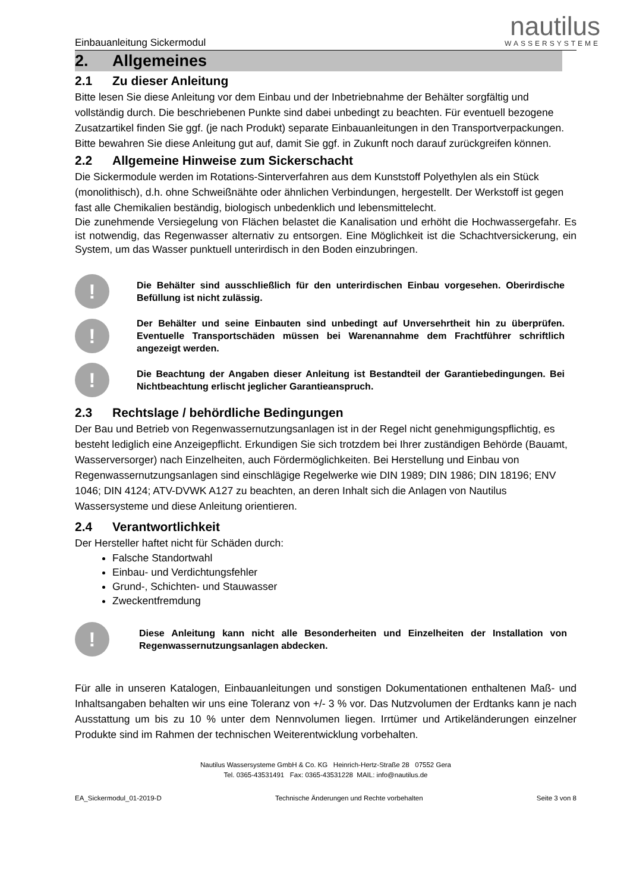Einbauanleitung Sickermodul
nautilus
WASSERSYSTEME
2. Allgemeines
2.1 Zu dieser Anleitung
Bitte lesen Sie diese Anleitung vor dem Einbau und der Inbetriebnahme der Behälter sorgfältig und vollständig durch. Die beschriebenen Punkte sind dabei unbedingt zu beachten. Für eventuell bezogene Zusatzartikel finden Sie ggf. (je nach Produkt) separate Einbauanleitungen in den Transportverpackungen.
Bitte bewahren Sie diese Anleitung gut auf, damit Sie ggf. in Zukunft noch darauf zurückgreifen können.
2.2 Allgemeine Hinweise zum Sickerschacht
Die Sickermodule werden im Rotations-Sinterverfahren aus dem Kunststoff Polyethylen als ein Stück (monolithisch), d.h. ohne Schweißnähte oder ähnlichen Verbindungen, hergestellt. Der Werkstoff ist gegen fast alle Chemikalien beständig, biologisch unbedenklich und lebensmittelecht.
Die zunehmende Versiegelung von Flächen belastet die Kanalisation und erhöht die Hochwassergefahr. Es ist notwendig, das Regenwasser alternativ zu entsorgen. Eine Möglichkeit ist die Schachtversickerung, ein System, um das Wasser punktuell unterirdisch in den Boden einzubringen.
!
Die Behälter sind ausschließlich für den unterirdischen Einbau vorgesehen. Oberirdische Befüllung ist nicht zulässig.
!
Der Behälter und seine Einbauten sind unbedingt auf Unversehrtheit hin zu überprüfen. Eventuelle Transportschäden müssen bei Warenannahme dem Frachtführer schriftlich angezeigt werden.
!
Die Beachtung der Angaben dieser Anleitung ist Bestandteil der Garantiebedingungen. Bei Nichtbeachtung erlischt jeglicher Garantieanspruch.
2.3 Rechtslage / behördliche Bedingungen
Der Bau und Betrieb von Regenwassernutzungsanlagen ist in der Regel nicht genehmigungspflichtig, es besteht lediglich eine Anzeigepflicht. Erkundigen Sie sich trotzdem bei Ihrer zuständigen Behörde (Bauamt, Wasserversorger) nach Einzelheiten, auch Fördermöglichkeiten. Bei Herstellung und Einbau von Regenwassernutzungsanlagen sind einschlägige Regelwerke wie DIN 1989; DIN 1986; DIN 18196; ENV 1046; DIN 4124; ATV-DVWK A127 zu beachten, an deren Inhalt sich die Anlagen von Nautilus Wassersysteme und diese Anleitung orientieren.
2.4 Verantwortlichkeit
Der Hersteller haftet nicht für Schäden durch:
Falsche Standortwahl
Einbau- und Verdichtungsfehler
Grund-, Schichten- und Stauwasser
Zweckentfremdung
!
Diese Anleitung kann nicht alle Besonderheiten und Einzelheiten der Installation von Regenwassernutzungsanlagen abdecken.
Für alle in unseren Katalogen, Einbauanleitungen und sonstigen Dokumentationen enthaltenen Maß- und Inhaltsangaben behalten wir uns eine Toleranz von +/- 3 % vor. Das Nutzvolumen der Erdtanks kann je nach Ausstattung um bis zu 10 % unter dem Nennvolumen liegen. Irrtümer und Artikeländerungen einzelner Produkte sind im Rahmen der technischen Weiterentwicklung vorbehalten.
Nautilus Wassersysteme GmbH & Co. KG Heinrich-Hertz-Straße 28 07552 Gera
Tel. 0365-43531491 Fax: 0365-43531228 MAIL: info@nautilus.de
EA_Sickermodul_01-2019-D Technische Änderungen und Rechte vorbehalten Seite 3 von 8